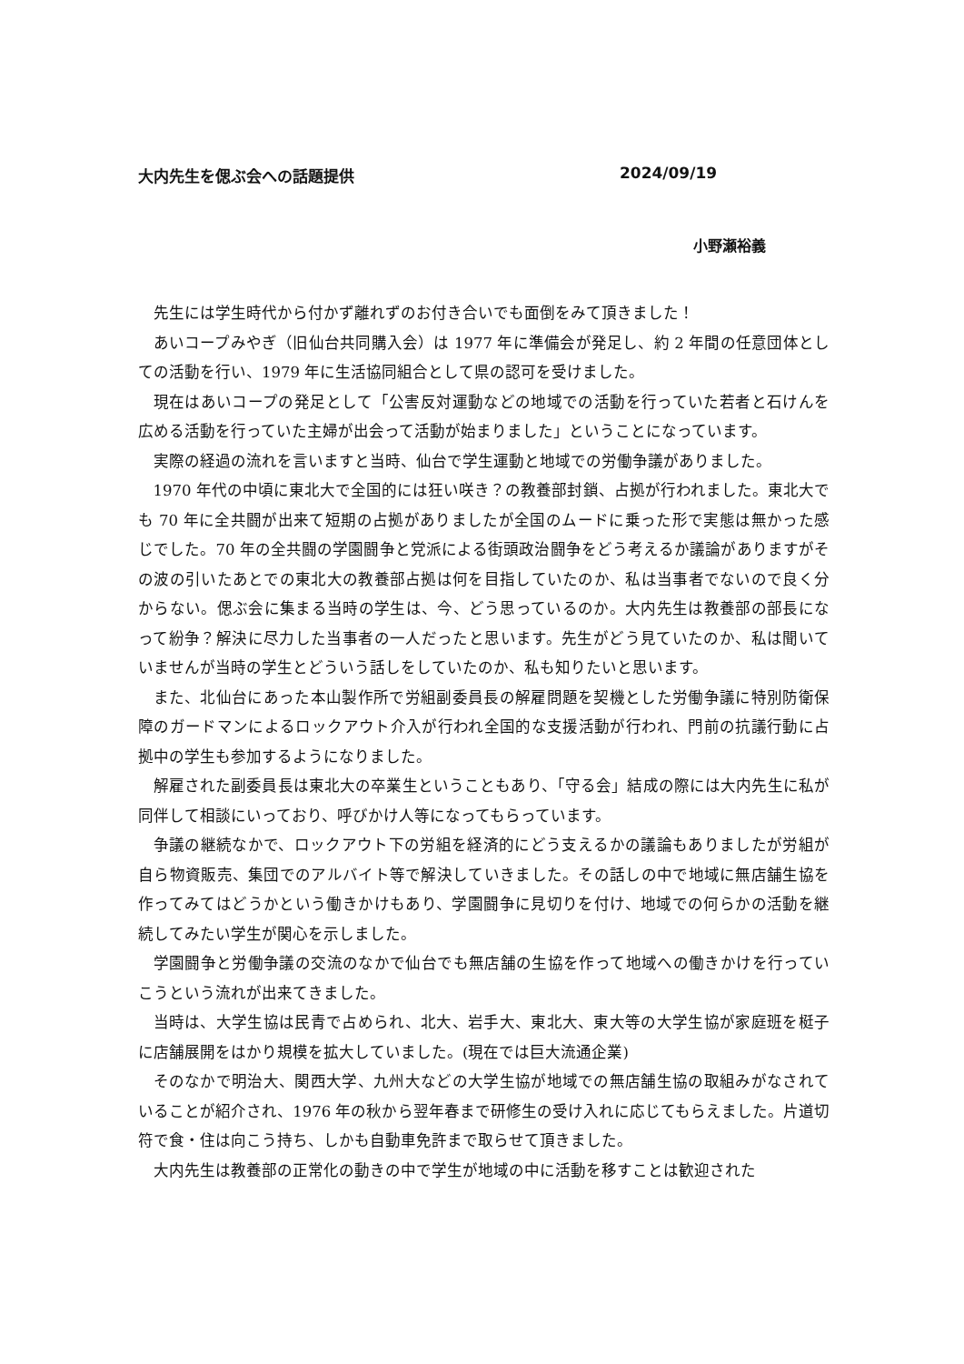大内先生を偲ぶ会への話題提供 2024/09/19
小野瀬裕義
先生には学生時代から付かず離れずのお付き合いでも面倒をみて頂きました！
あいコープみやぎ（旧仙台共同購入会）は 1977 年に準備会が発足し、約 2 年間の任意団体としての活動を行い、1979 年に生活協同組合として県の認可を受けました。
現在はあいコープの発足として「公害反対運動などの地域での活動を行っていた若者と石けんを広める活動を行っていた主婦が出会って活動が始まりました」ということになっています。
実際の経過の流れを言いますと当時、仙台で学生運動と地域での労働争議がありました。
1970 年代の中頃に東北大で全国的には狂い咲き？の教養部封鎖、占拠が行われました。東北大でも 70 年に全共闘が出来て短期の占拠がありましたが全国のムードに乗った形で実態は無かった感じでした。70 年の全共闘の学園闘争と党派による街頭政治闘争をどう考えるか議論がありますがその波の引いたあとでの東北大の教養部占拠は何を目指していたのか、私は当事者でないので良く分からない。偲ぶ会に集まる当時の学生は、今、どう思っているのか。大内先生は教養部の部長になって紛争？解決に尽力した当事者の一人だったと思います。先生がどう見ていたのか、私は聞いていませんが当時の学生とどういう話しをしていたのか、私も知りたいと思います。
また、北仙台にあった本山製作所で労組副委員長の解雇問題を契機とした労働争議に特別防衛保障のガードマンによるロックアウト介入が行われ全国的な支援活動が行われ、門前の抗議行動に占拠中の学生も参加するようになりました。
解雇された副委員長は東北大の卒業生ということもあり、「守る会」結成の際には大内先生に私が同伴して相談にいっており、呼びかけ人等になってもらっています。
争議の継続なかで、ロックアウト下の労組を経済的にどう支えるかの議論もありましたが労組が自ら物資販売、集団でのアルバイト等で解決していきました。その話しの中で地域に無店舗生協を作ってみてはどうかという働きかけもあり、学園闘争に見切りを付け、地域での何らかの活動を継続してみたい学生が関心を示しました。
学園闘争と労働争議の交流のなかで仙台でも無店舗の生協を作って地域への働きかけを行っていこうという流れが出来てきました。
当時は、大学生協は民青で占められ、北大、岩手大、東北大、東大等の大学生協が家庭班を梃子に店舗展開をはかり規模を拡大していました。(現在では巨大流通企業)
そのなかで明治大、関西大学、九州大などの大学生協が地域での無店舗生協の取組みがなされていることが紹介され、1976 年の秋から翌年春まで研修生の受け入れに応じてもらえました。片道切符で食・住は向こう持ち、しかも自動車免許まで取らせて頂きました。
大内先生は教養部の正常化の動きの中で学生が地域の中に活動を移すことは歓迎された